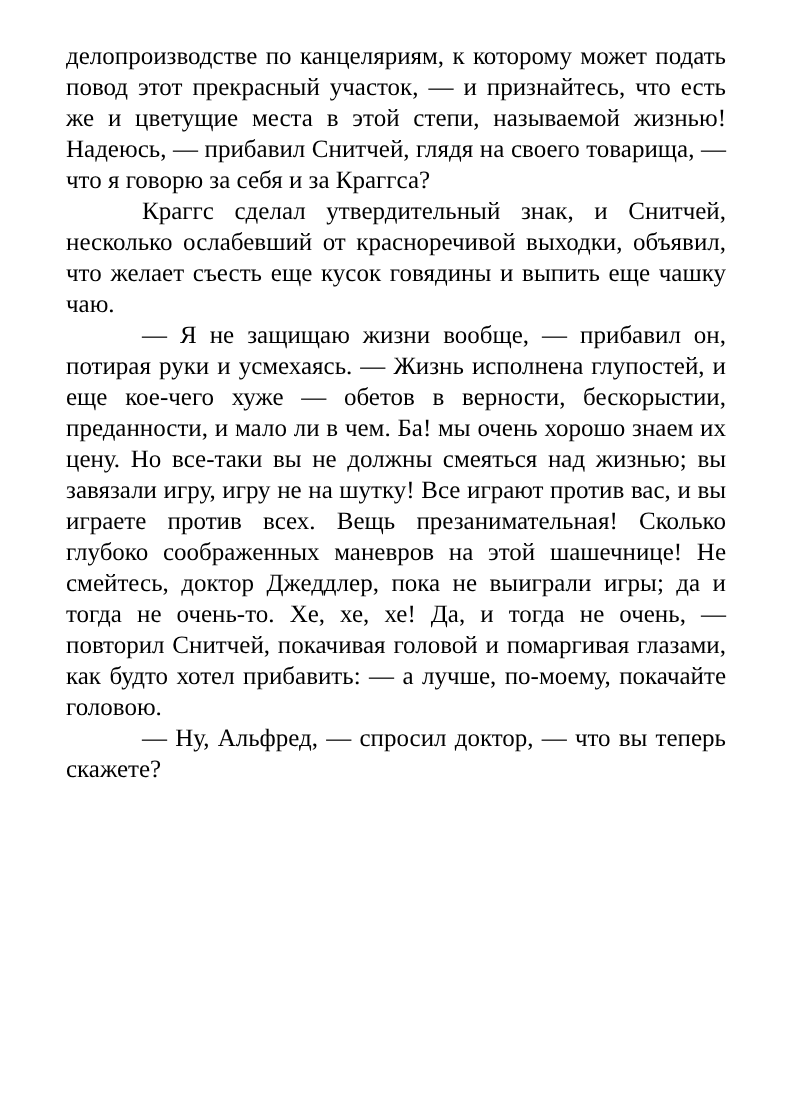делопроизводстве по канцеляриям, к которому может подать повод этот прекрасный участок, — и признайтесь, что есть же и цветущие места в этой степи, называемой жизнью! Надеюсь, — прибавил Снитчей, глядя на своего товарища, — что я говорю за себя и за Краггса?
Краггс сделал утвердительный знак, и Снитчей, несколько ослабевший от красноречивой выходки, объявил, что желает съесть еще кусок говядины и выпить еще чашку чаю.
— Я не защищаю жизни вообще, — прибавил он, потирая руки и усмехаясь. — Жизнь исполнена глупостей, и еще кое-чего хуже — обетов в верности, бескорыстии, преданности, и мало ли в чем. Ба! мы очень хорошо знаем их цену. Но все-таки вы не должны смеяться над жизнью; вы завязали игру, игру не на шутку! Все играют против вас, и вы играете против всех. Вещь презанимательная! Сколько глубоко соображенных маневров на этой шашечнице! Не смейтесь, доктор Джеддлер, пока не выиграли игры; да и тогда не очень-то. Хе, хе, хе! Да, и тогда не очень, — повторил Снитчей, покачивая головой и помаргивая глазами, как будто хотел прибавить: — а лучше, по-моему, покачайте головою.
— Ну, Альфред, — спросил доктор, — что вы теперь скажете?